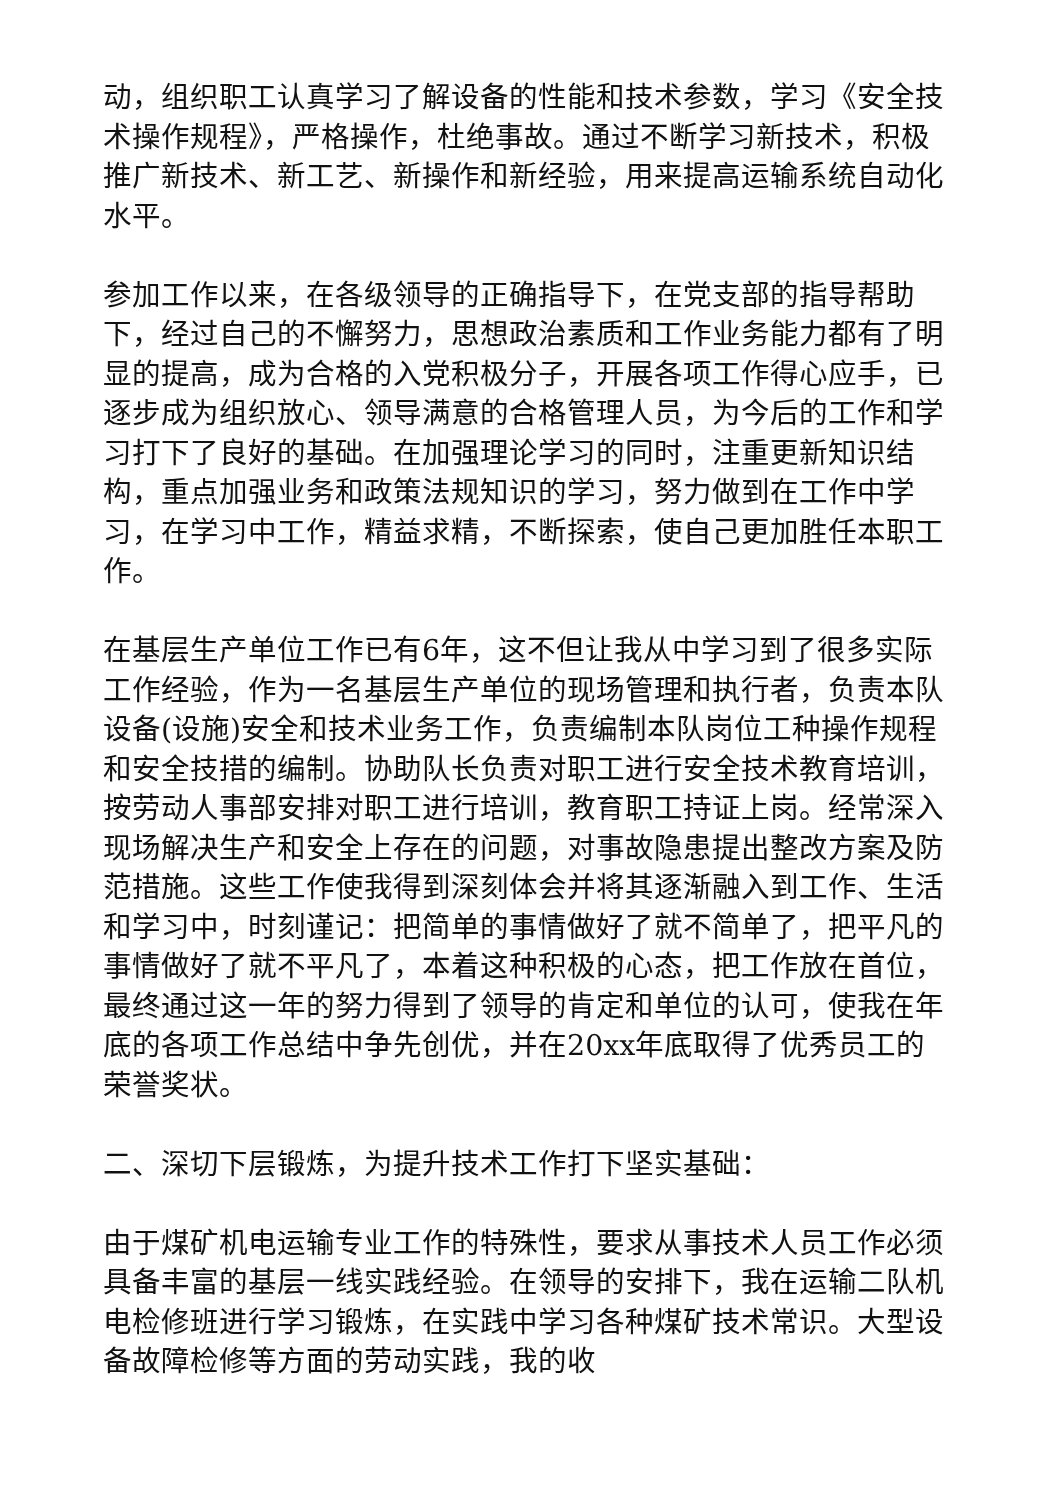动，组织职工认真学习了解设备的性能和技术参数，学习《安全技术操作规程》，严格操作，杜绝事故。通过不断学习新技术，积极推广新技术、新工艺、新操作和新经验，用来提高运输系统自动化水平。
参加工作以来，在各级领导的正确指导下，在党支部的指导帮助下，经过自己的不懈努力，思想政治素质和工作业务能力都有了明显的提高，成为合格的入党积极分子，开展各项工作得心应手，已逐步成为组织放心、领导满意的合格管理人员，为今后的工作和学习打下了良好的基础。在加强理论学习的同时，注重更新知识结构，重点加强业务和政策法规知识的学习，努力做到在工作中学习，在学习中工作，精益求精，不断探索，使自己更加胜任本职工作。
在基层生产单位工作已有6年，这不但让我从中学习到了很多实际工作经验，作为一名基层生产单位的现场管理和执行者，负责本队设备(设施)安全和技术业务工作，负责编制本队岗位工种操作规程和安全技措的编制。协助队长负责对职工进行安全技术教育培训，按劳动人事部安排对职工进行培训，教育职工持证上岗。经常深入现场解决生产和安全上存在的问题，对事故隐患提出整改方案及防范措施。这些工作使我得到深刻体会并将其逐渐融入到工作、生活和学习中，时刻谨记：把简单的事情做好了就不简单了，把平凡的事情做好了就不平凡了，本着这种积极的心态，把工作放在首位，最终通过这一年的努力得到了领导的肯定和单位的认可，使我在年底的各项工作总结中争先创优，并在20xx年底取得了优秀员工的荣誉奖状。
二、深切下层锻炼，为提升技术工作打下坚实基础：
由于煤矿机电运输专业工作的特殊性，要求从事技术人员工作必须具备丰富的基层一线实践经验。在领导的安排下，我在运输二队机电检修班进行学习锻炼，在实践中学习各种煤矿技术常识。大型设备故障检修等方面的劳动实践，我的收